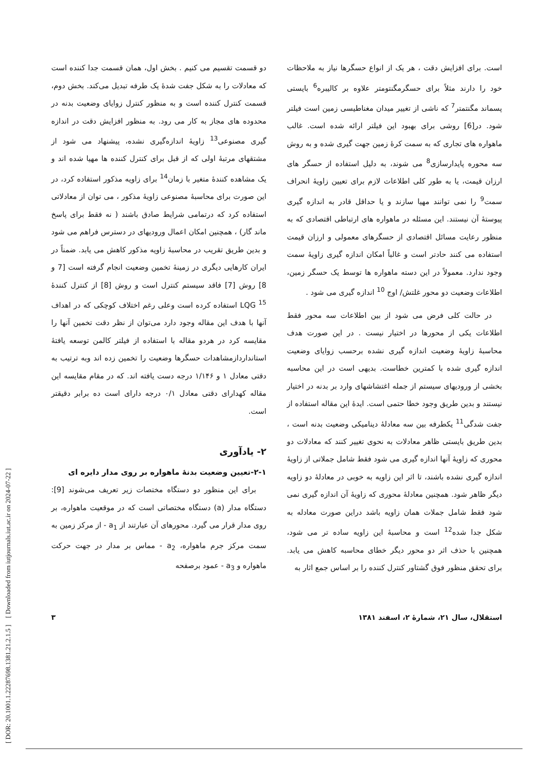[ DOR: 20.1001.1.22287698.1381.21.2.1.5 ] [ Downloaded from iutjournals.iut.ac.ir on 2024-07-22 ]
است. برای افزایش دقت ، هر یک از انواع حسگرها نیاز به ملاحظات خود را دارند مثلاً برای حسگرمگنتومتر علاوه بر کالیبره<sup>6</sup> بایستی پسماند مگنتمتر<sup>7</sup> که ناشی از تغییر میدان مغناطیسی زمین است فیلتر شود. در[6] روشی برای بهبود این فیلتر ارائه شده است. غالب ماهواره های تجاری که به سمت کرهٔ زمین جهت گیری شده و به روش سه محوره پایدارسازی<sup>8</sup> می شوند، به دلیل استفاده از حسگر های ارزان قیمت، یا به طور کلی اطلاعات لازم برای تعیین زاویهٔ انحراف سمت<sup>9</sup> را نمی توانند مهیا سازند و یا حداقل قادر به اندازه گیری پیوستهٔ آن نیستند. این مسئله در ماهواره های ارتباطی اقتصادی که به منظور رعایت مسائل اقتصادی از حسگرهای معمولی و ارزان قیمت استفاده می کنند حادتر است و غالباً امکان اندازه گیری زاویهٔ سمت وجود ندارد. معمولاً در این دسته ماهواره ها توسط یک حسگر زمین، اطلاعات وضعیت دو محور غلتش/ اوج <sup>10</sup> اندازه گیری می شود .
در حالت کلی فرض می شود از بین اطلاعات سه محور فقط اطلاعات یکی از محورها در اختیار نیست . در این صورت هدف محاسبهٔ زاویهٔ وضعیت اندازه گیری نشده برحسب زوایای وضعیت اندازه گیری شده با کمترین خطاست. بدیهی است در این محاسبه بخشی از ورودیهای سیستم از جمله اغتشاشهای وارد بر بدنه در اختیار نیستند و بدین طریق وجود خطا حتمی است. ایدهٔ این مقاله استفاده از جفت شدگی<sup>11</sup> یکطرفه بین سه معادلهٔ دینامیکی وضعیت بدنه است ، بدین طریق بایستی ظاهر معادلات به نحوی تغییر کنند که معادلات دو محوری که زاویهٔ آنها اندازه گیری می شود فقط شامل جملاتی از زاویهٔ اندازه گیری نشده باشند، تا اثر این زاویه به خوبی در معادلهٔ دو زاویه دیگر ظاهر شود. همچنین معادلهٔ محوری که زاویهٔ آن اندازه گیری نمی شود فقط شامل جملات همان زاویه باشد دراین صورت معادله به شکل جدا شده<sup>12</sup> است و محاسبهٔ این زاویه ساده تر می شود، همچنین با حذف اثر دو محور دیگر خطای محاسبه کاهش می یابد. برای تحقق منظور فوق گشتاور کنترل کننده را بر اساس جمع اثار به
دو قسمت تقسیم می کنیم . بخش اول، همان قسمت جدا کننده است که معادلات را به شکل جفت شدهٔ یک طرفه تبدیل می‌کند. بخش دوم، قسمت کنترل کننده است و به منظور کنترل زوایای وضعیت بدنه در محدوده های مجاز به کار می رود. به منظور افزایش دقت در اندازه گیری مصنوعی<sup>13</sup> زاویهٔ اندازه‌گیری نشده، پیشنهاد می شود از مشتقهای مرتبهٔ اولی که از قبل برای کنترل کننده ها مهیا شده اند و یک مشاهده کنندهٔ متغیر با زمان<sup>14</sup> برای زاویه مذکور استفاده کرد، در این صورت برای محاسبهٔ مصنوعی زاویهٔ مذکور ، می توان از معادلاتی استفاده کرد که درتمامی شرایط صادق باشند ( نه فقط برای پاسخ ماند گار) ، همچنین امکان اعمال ورودیهای در دسترس فراهم می شود و بدین طریق تقریب در محاسبهٔ زاویه مذکور کاهش می یابد. ضمناً در ایران کارهایی دیگری در زمینهٔ تخمین وضعیت انجام گرفته است [7 و 8] روش [7] فاقد سیستم کنترل است و روش [8] از کنترل کنندهٔ LQG <sup>15</sup> استفاده کرده است وعلی رغم اختلاف کوچکی که در اهداف آنها با هدف این مقاله وجود دارد می‌توان از نظر دقت تخمین آنها را مقایسه کرد در هردو مقاله با استفاده از فیلتر کالمن توسعه یافتهٔ استانداردازمشاهدات حسگرها وضعیت را تخمین زده اند وبه ترتیب به دقتی معادل ۱ و ۱/۱۴۶ درجه دست یافته اند. که در مقام مقایسه این مقاله کهدارای دقتی معادل ۰/۱ درجه دارای است ده برابر دقیقتر است.
۲- یادآوری
۲-۱-تعیین وضعیت بدنهٔ ماهواره بر روی مدار دایره ای
برای این منظور دو دستگاه مختصات زیر تعریف می‌شوند [9]: دستگاه مدار (a) دستگاه مختصاتی است که در موقعیت ماهواره، بر روی مدار قرار می گیرد. محورهای آن عبارتند از a<sub>1</sub> - از مرکز زمین به سمت مرکز جرم ماهواره، a<sub>2</sub> - مماس بر مدار در جهت حرکت ماهواره و a<sub>3</sub> - عمود برصفحه
استقلال، سال ۲۱، شمارهٔ ۲، اسفند ۱۳۸۱ ۳